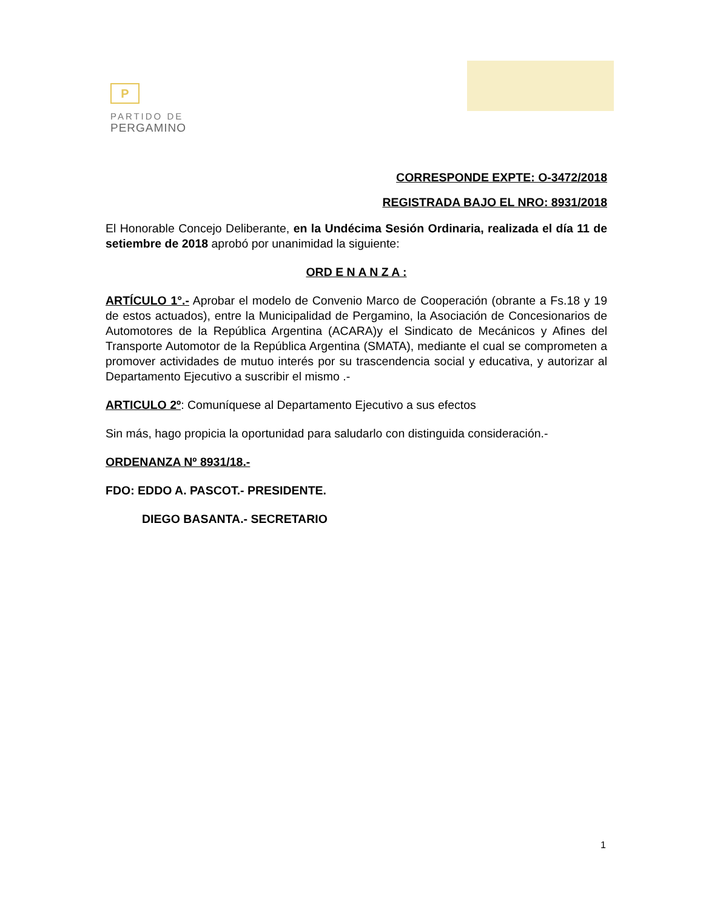P
PARTIDO DE
PERGAMINO
CORRESPONDE EXPTE: O-3472/2018
REGISTRADA BAJO EL NRO: 8931/2018
El Honorable Concejo Deliberante, en la Undécima Sesión Ordinaria, realizada el día 11 de setiembre de 2018 aprobó por unanimidad la siguiente:
ORD E N A N Z A :
ARTÍCULO 1°.- Aprobar el modelo de Convenio Marco de Cooperación (obrante a Fs.18 y 19 de estos actuados), entre la Municipalidad de Pergamino, la Asociación de Concesionarios de Automotores de la República Argentina (ACARA)y el Sindicato de Mecánicos y Afines del Transporte Automotor de la República Argentina (SMATA), mediante el cual se comprometen a promover actividades de mutuo interés por su trascendencia social y educativa, y autorizar al Departamento Ejecutivo a suscribir el mismo .-
ARTICULO 2º: Comuníquese al Departamento Ejecutivo a sus efectos
Sin más, hago propicia la oportunidad para saludarlo con distinguida consideración.-
ORDENANZA Nº 8931/18.-
FDO: EDDO A. PASCOT.- PRESIDENTE.
DIEGO BASANTA.- SECRETARIO
1